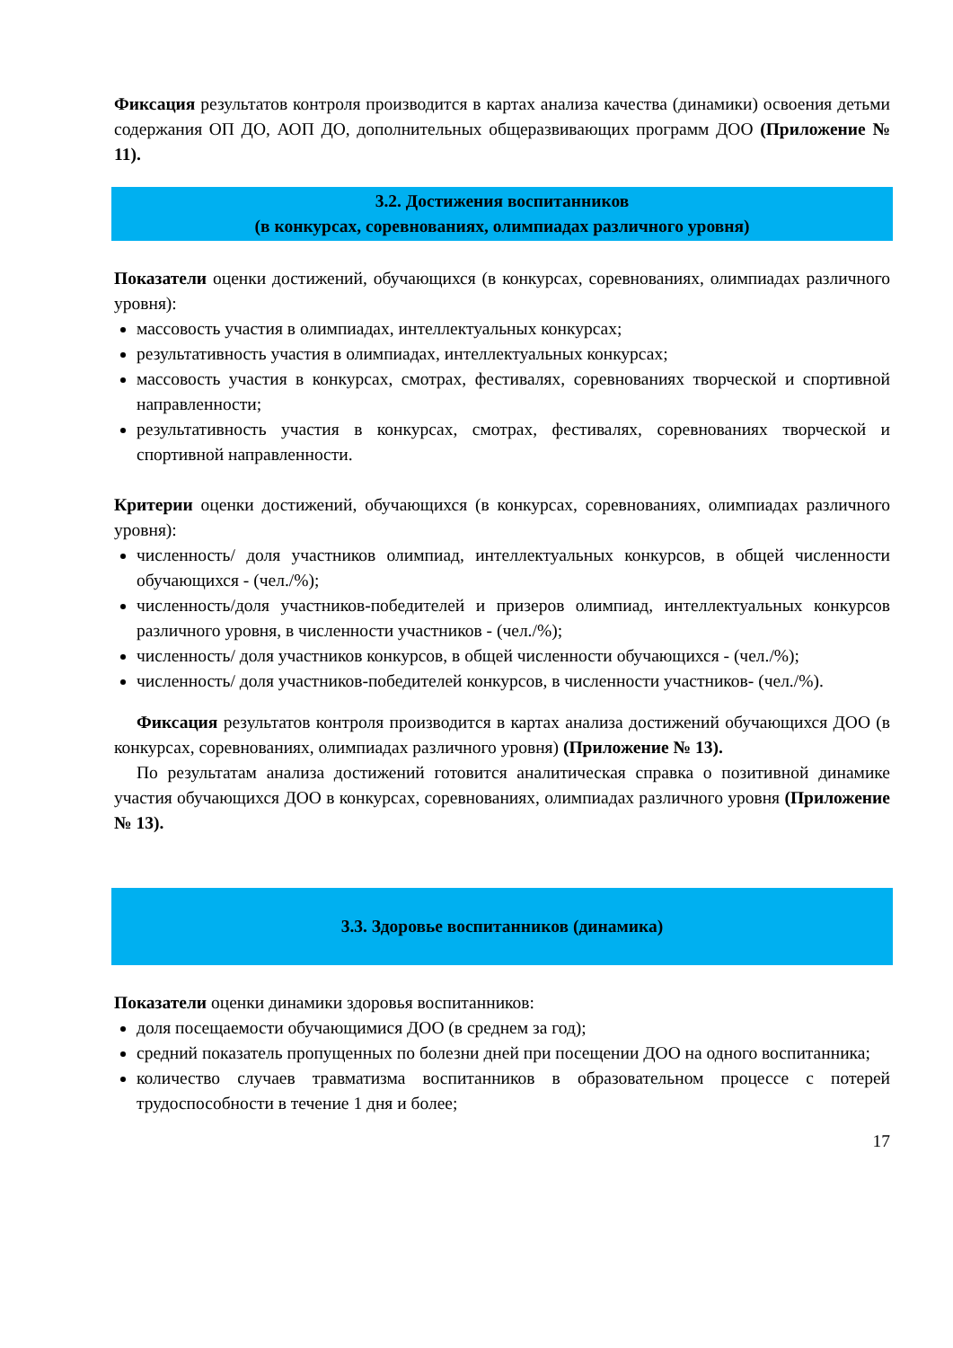Фиксация результатов контроля производится в картах анализа качества (динамики) освоения детьми содержания ОП ДО, АОП ДО, дополнительных общеразвивающих программ ДОО (Приложение № 11).
3.2. Достижения воспитанников
(в конкурсах, соревнованиях, олимпиадах различного уровня)
Показатели оценки достижений, обучающихся (в конкурсах, соревнованиях, олимпиадах различного уровня):
массовость участия в олимпиадах, интеллектуальных конкурсах;
результативность участия в олимпиадах, интеллектуальных конкурсах;
массовость участия в конкурсах, смотрах, фестивалях, соревнованиях творческой и спортивной направленности;
результативность участия в конкурсах, смотрах, фестивалях, соревнованиях творческой и спортивной направленности.
Критерии оценки достижений, обучающихся (в конкурсах, соревнованиях, олимпиадах различного уровня):
численность/ доля участников олимпиад, интеллектуальных конкурсов, в общей численности обучающихся - (чел./%);
численность/доля участников-победителей и призеров олимпиад, интеллектуальных конкурсов различного уровня, в численности участников - (чел./%);
численность/ доля участников конкурсов, в общей численности обучающихся - (чел./%);
численность/ доля участников-победителей конкурсов, в численности участников- (чел./%).
Фиксация результатов контроля производится в картах анализа достижений обучающихся ДОО (в конкурсах, соревнованиях, олимпиадах различного уровня) (Приложение № 13).
По результатам анализа достижений готовится аналитическая справка о позитивной динамике участия обучающихся ДОО в конкурсах, соревнованиях, олимпиадах различного уровня (Приложение № 13).
3.3. Здоровье воспитанников (динамика)
Показатели оценки динамики здоровья воспитанников:
доля посещаемости обучающимися ДОО (в среднем за год);
средний показатель пропущенных по болезни дней при посещении ДОО на одного воспитанника;
количество случаев травматизма воспитанников в образовательном процессе с потерей трудоспособности в течение 1 дня и более;
17